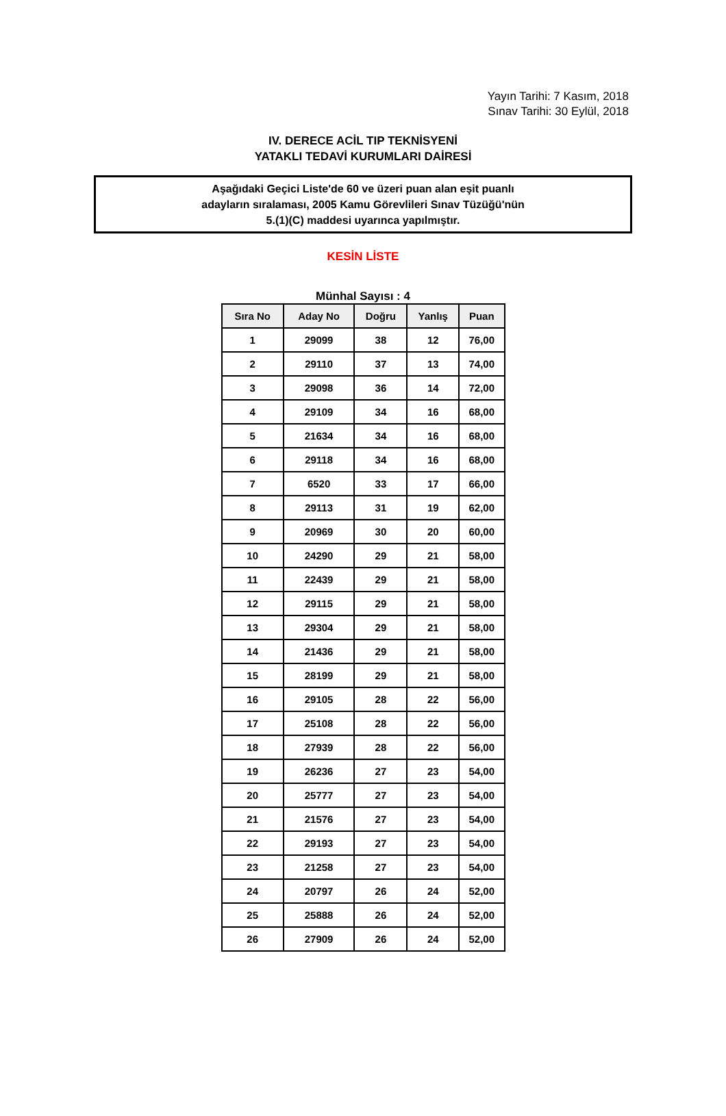Yayın Tarihi: 7 Kasım, 2018
Sınav Tarihi: 30 Eylül, 2018
IV. DERECE ACİL TIP TEKNİSYENİ
YATAKLI TEDAVİ KURUMLARI DAİRESİ
Aşağıdaki Geçici Liste'de 60 ve üzeri puan alan eşit puanlı
adayların sıralaması, 2005 Kamu Görevlileri Sınav Tüzüğü'nün
5.(1)(C) maddesi uyarınca yapılmıştır.
KESİN LİSTE
Münhal Sayısı : 4
| Sıra No | Aday No | Doğru | Yanlış | Puan |
| --- | --- | --- | --- | --- |
| 1 | 29099 | 38 | 12 | 76,00 |
| 2 | 29110 | 37 | 13 | 74,00 |
| 3 | 29098 | 36 | 14 | 72,00 |
| 4 | 29109 | 34 | 16 | 68,00 |
| 5 | 21634 | 34 | 16 | 68,00 |
| 6 | 29118 | 34 | 16 | 68,00 |
| 7 | 6520 | 33 | 17 | 66,00 |
| 8 | 29113 | 31 | 19 | 62,00 |
| 9 | 20969 | 30 | 20 | 60,00 |
| 10 | 24290 | 29 | 21 | 58,00 |
| 11 | 22439 | 29 | 21 | 58,00 |
| 12 | 29115 | 29 | 21 | 58,00 |
| 13 | 29304 | 29 | 21 | 58,00 |
| 14 | 21436 | 29 | 21 | 58,00 |
| 15 | 28199 | 29 | 21 | 58,00 |
| 16 | 29105 | 28 | 22 | 56,00 |
| 17 | 25108 | 28 | 22 | 56,00 |
| 18 | 27939 | 28 | 22 | 56,00 |
| 19 | 26236 | 27 | 23 | 54,00 |
| 20 | 25777 | 27 | 23 | 54,00 |
| 21 | 21576 | 27 | 23 | 54,00 |
| 22 | 29193 | 27 | 23 | 54,00 |
| 23 | 21258 | 27 | 23 | 54,00 |
| 24 | 20797 | 26 | 24 | 52,00 |
| 25 | 25888 | 26 | 24 | 52,00 |
| 26 | 27909 | 26 | 24 | 52,00 |